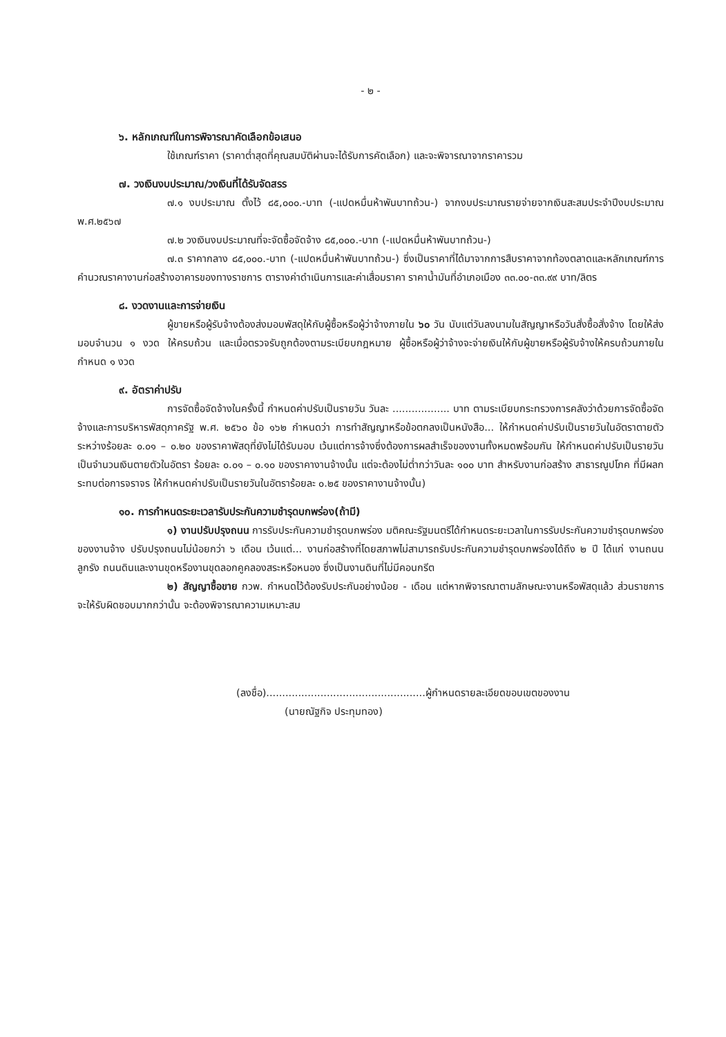- ๒ -
๖. หลักเกณฑ์ในการพิจารณาคัดเลือกข้อเสนอ
ใช้เกณฑ์ราคา (ราคาต่ำสุดที่คุณสมบัติผ่านจะได้รับการคัดเลือก) และจะพิจารณาจากราคารวม
๗. วงเงินงบประมาณ/วงเงินที่ได้รับจัดสรร
๗.๑ งบประมาณ ตั้งไว้ ๘๕,๐๐๐.-บาท (-แปดหมื่นห้าพันบาทถ้วน-) จากงบประมาณรายจ่ายจากเงินสะสมประจำปีงบประมาณ พ.ศ.๒๕๖๗
๗.๒ วงเงินงบประมาณที่จะจัดซื้อจัดจ้าง ๘๕,๐๐๐.-บาท (-แปดหมื่นห้าพันบาทถ้วน-)
๗.๓ ราคากลาง ๘๕,๐๐๐.-บาท (-แปดหมื่นห้าพันบาทถ้วน-) ซึ่งเป็นราคาที่ได้มาจากการสืบราคาจากท้องตลาดและหลักเกณฑ์การคำนวณราคางานก่อสร้างอาคารของทางราชการ ตารางค่าดำเนินการและค่าเสื่อมราคา ราคาน้ำมันที่อำเภอเมือง ๓๓.๐๐-๓๓.๙๙ บาท/ลิตร
๘. งวดงานและการจ่ายเงิน
ผู้ขายหรือผู้รับจ้างต้องส่งมอบพัสดุให้กับผู้ซื้อหรือผู้ว่าจ้างภายใน ๖๐ วัน นับแต่วันลงนามในสัญญาหรือวันสั่งซื้อสั่งจ้าง โดยให้ส่งมอบจำนวน ๑ งวด ให้ครบถ้วน และเมื่อตรวจรับถูกต้องตามระเบียบกฎหมาย ผู้ซื้อหรือผู้ว่าจ้างจะจ่ายเงินให้กับผู้ขายหรือผู้รับจ้างให้ครบถ้วนภายในกำหนด ๑ งวด
๙. อัตราค่าปรับ
การจัดซื้อจัดจ้างในครั้งนี้ กำหนดค่าปรับเป็นรายวัน วันละ .................. บาท ตามระเบียบกระทรวงการคลังว่าด้วยการจัดซื้อจัดจ้างและการบริหารพัสดุภาครัฐ พ.ศ. ๒๕๖๐ ข้อ ๑๖๒ กำหนดว่า การทำสัญญาหรือข้อตกลงเป็นหนังสือ... ให้กำหนดค่าปรับเป็นรายวันในอัตราตายตัวระหว่างร้อยละ ๐.๐๑ – ๐.๒๐ ของราคาพัสดุที่ยังไม่ได้รับมอบ เว้นแต่การจ้างซึ่งต้องการผลสำเร็จของงานทั้งหมดพร้อมกัน ให้กำหนดค่าปรับเป็นรายวันเป็นจำนวนเงินตายตัวในอัตรา ร้อยละ ๐.๐๑ – ๐.๑๐ ของราคางานจ้างนั้น แต่จะต้องไม่ต่ำกว่าวันละ ๑๐๐ บาท สำหรับงานก่อสร้าง สาธารณูปโภค ที่มีผลกระทบต่อการจราจร ให้กำหนดค่าปรับเป็นรายวันในอัตราร้อยละ ๐.๒๕ ของราคางานจ้างนั้น)
๑๐. การกำหนดระยะเวลารับประกันความชำรุดบกพร่อง(ถ้ามี)
๑) งานปรับปรุงถนน การรับประกันความชำรุดบกพร่อง มติคณะรัฐมนตรีได้กำหนดระยะเวลาในการรับประกันความชำรุดบกพร่องของงานจ้าง ปรับปรุงถนนไม่น้อยกว่า ๖ เดือน เว้นแต่... งานก่อสร้างที่โดยสภาพไม่สามารถรับประกันความชำรุดบกพร่องได้ถึง ๒ ปี ได้แก่ งานถนนลูกรัง ถนนดินและงานขุดหรืองานขุดลอกคูคลองสระหรือหนอง ซึ่งเป็นงานดินที่ไม่มีคอนกรีต
๒) สัญญาซื้อขาย กวพ. กำหนดไว้ต้องรับประกันอย่างน้อย - เดือน แต่หากพิจารณาตามลักษณะงานหรือพัสดุแล้ว ส่วนราชการจะให้รับผิดชอบมากกว่านั้น จะต้องพิจารณาความเหมาะสม
(ลงชื่อ)..................................................ผู้กำหนดรายละเอียดขอบเขตของงาน
(นายณัฐกิจ ประทุมทอง)